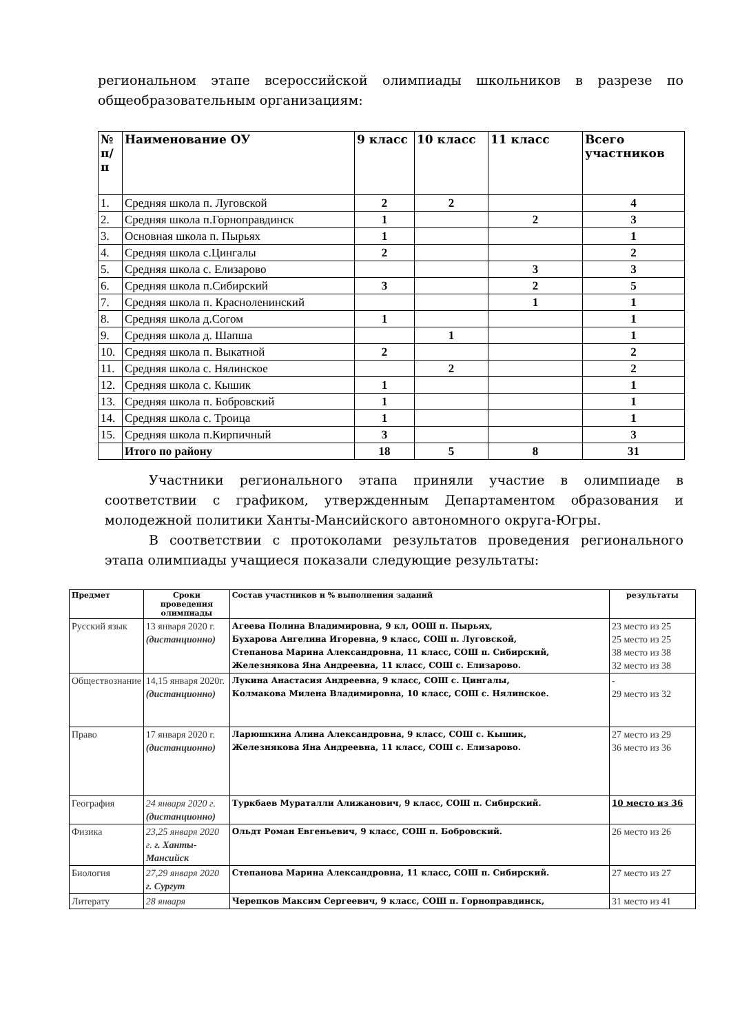региональном этапе всероссийской олимпиады школьников в разрезе по общеобразовательным организациям:
| № п/п | Наименование ОУ | 9 класс | 10 класс | 11 класс | Всего участников |
| --- | --- | --- | --- | --- | --- |
| 1. | Средняя школа п. Луговской | 2 | 2 | | 4 |
| 2. | Средняя школа п.Горноправдинск | 1 | | 2 | 3 |
| 3. | Основная школа п. Пырьях | 1 | | | 1 |
| 4. | Средняя школа с.Цингалы | 2 | | | 2 |
| 5. | Средняя школа с. Елизарово | | | 3 | 3 |
| 6. | Средняя школа п.Сибирский | 3 | | 2 | 5 |
| 7. | Средняя школа п. Красноленинский | | | 1 | 1 |
| 8. | Средняя школа д.Согом | 1 | | | 1 |
| 9. | Средняя школа д. Шапша | | 1 | | 1 |
| 10. | Средняя школа п. Выкатной | 2 | | | 2 |
| 11. | Средняя школа с. Нялинское | | 2 | | 2 |
| 12. | Средняя школа с. Кышик | 1 | | | 1 |
| 13. | Средняя школа п. Бобровский | 1 | | | 1 |
| 14. | Средняя школа с. Троица | 1 | | | 1 |
| 15. | Средняя школа п.Кирпичный | 3 | | | 3 |
| | Итого по району | 18 | 5 | 8 | 31 |
Участники регионального этапа приняли участие в олимпиаде в соответствии с графиком, утвержденным Департаментом образования и молодежной политики Ханты-Мансийского автономного округа-Югры.
В соответствии с протоколами результатов проведения регионального этапа олимпиады учащиеся показали следующие результаты:
| Предмет | Сроки проведения олимпиады | Состав участников и % выполнения заданий | результаты |
| --- | --- | --- | --- |
| Русский язык | 13 января 2020 г. (дистанционно) | Агеева Полина Владимировна, 9 кл, ООШ п. Пырьях, Бухарова Ангелина Игоревна, 9 класс, СОШ п. Луговской, Степанова Марина Александровна, 11 класс, СОШ п. Сибирский, Железнякова Яна Андреевна, 11 класс, СОШ с. Елизарово. | 23 место из 25 25 место из 25 38 место из 38 32 место из 38 |
| Обществознание | 14,15 января 2020г. (дистанционно) | Лукина Анастасия Андреевна, 9 класс, СОШ с. Цингалы, Колмакова Милена Владимировна, 10 класс, СОШ с. Нялинское. | - 29 место из 32 |
| Право | 17 января 2020 г. (дистанционно) | Ларюшкина Алина Александровна, 9 класс, СОШ с. Кышик, Железнякова Яна Андреевна, 11 класс, СОШ с. Елизарово. | 27 место из 29 36 место из 36 |
| География | 24 января 2020 г. (дистанционно) | Туркбаев Мураталли Алижанович, 9 класс, СОШ п. Сибирский. | 10 место из 36 |
| Физика | 23,25 января 2020 г. г. Ханты-Мансийск | Ольдт Роман Евгеньевич, 9 класс, СОШ п. Бобровский. | 26 место из 26 |
| Биология | 27,29 января 2020 г. Сургут | Степанова Марина Александровна, 11 класс, СОШ п. Сибирский. | 27 место из 27 |
| Литерату | 28 января | Черепков Максим Сергеевич, 9 класс, СОШ п. Горноправдинск, | 31 место из 41 |